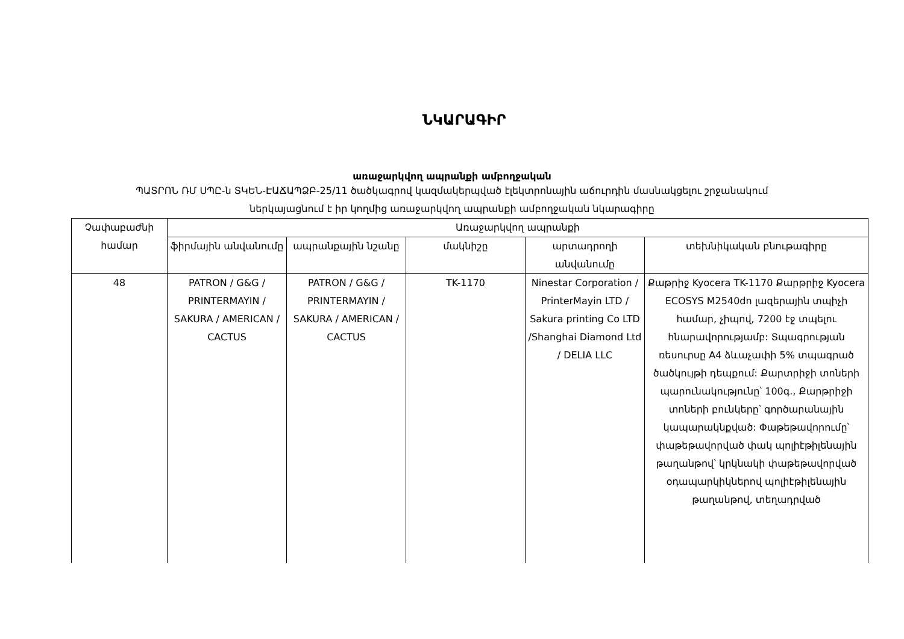ՆԿԱՐԱԳԻՐ
առաջարկվող ապրանքի ամբողջական
ՊԱՏՐՈՆ ՌՄ ՍՊԸ-ն ՏԿԵՆ-ԷԱՃԱՊՁԲ-25/11 ծածկագրով կազմակերպված էլեկտրոնային աճուրդին մասնակցելու շրջանակում
ներկայացնում է իր կողմից առաջարկվող ապրանքի ամբողջական նկարագիրը
| Չափաբաժնի համար | Առաջարկվող ապրանքի | | | | |
| --- | --- | --- | --- | --- | --- |
| | ֆիրմային անվանումը | ապրանքային նշանը | մակնիշը | արտադրողի անվանումը | տեխնիկական բնութագիրը |
| 48 | PATRON / G&G / PRINTERMAYIN / SAKURA / AMERICAN / CACTUS | PATRON / G&G / PRINTERMAYIN / SAKURA / AMERICAN / CACTUS | TK-1170 | Ninestar Corporation / PrinterMayin LTD / Sakura printing Co LTD /Shanghai Diamond Ltd / DELIA LLC | Քաթրիջ Kyocera TK-1170 Քարթրիջ Kyocera ECOSYS M2540dn լազերային տպիչի համար, չիպով, 7200 էջ տպելու հնարավորությամբ: Տպագրության ռեսուրսը A4 ձևաչափի 5% տպագրած ծածկույթի դեպքում: Քարտրիջի տոների պարունակությունը՝ 100գ., Քարթրիջի տոների բունկերը՝ գործարանային կապարակնքված: Փաթեթավորումը՝ փաթեթավորված փակ պոլիէթիլենային թաղանթով՝ կրկնակի փաթեթավորված օդապարկիկներով պոլիէթիլենային թաղանթով, տեղադրված |